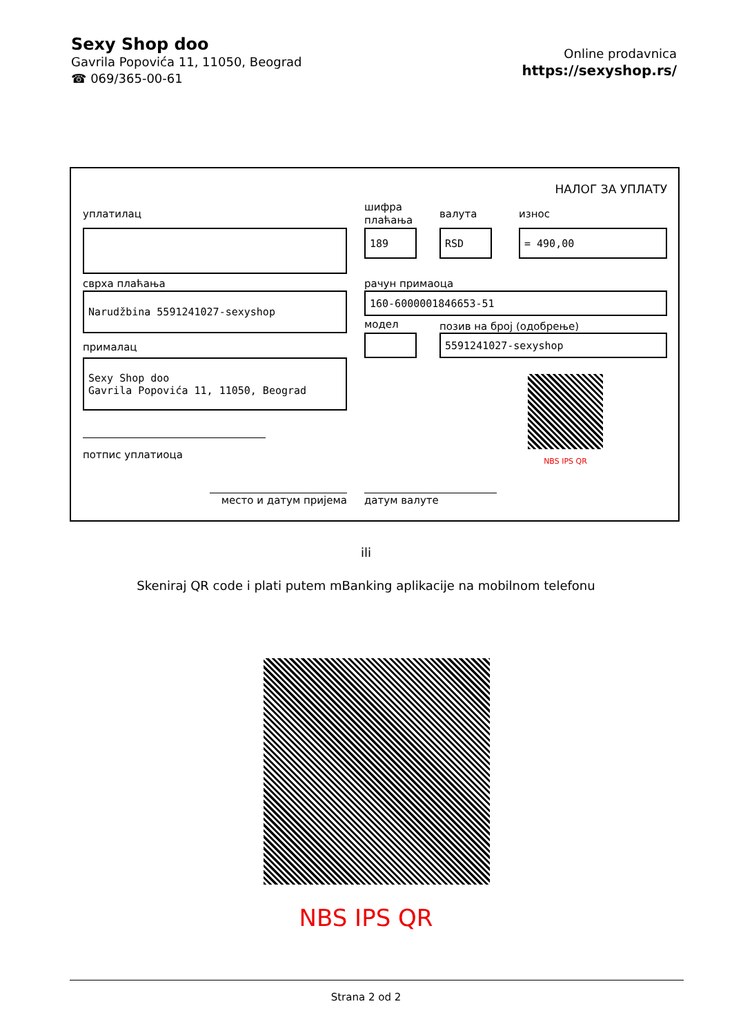Sexy Shop doo
Gavrila Popovića 11, 11050, Beograd
☎ 069/365-00-61
Online prodavnica
https://sexyshop.rs/
НАЛОГ ЗА УПЛАТУ
уплатилац
шифра
плаћања
валута износ
189 RSD = 490,00
сврха плаћања рачун примаоца
Narudžbina 5591241027-sexyshop 160-6000001846653-51
модел позив на број (одобрење)
5591241027-sexyshop
прималац
Sexy Shop doo
Gavrila Popovića 11, 11050, Beograd
NBS IPS QR
потпис уплатиоца
место и датум пријема датум валуте
ili
Skeniraj QR code i plati putem mBanking aplikacije na mobilnom telefonu
NBS IPS QR
Strana 2 od 2